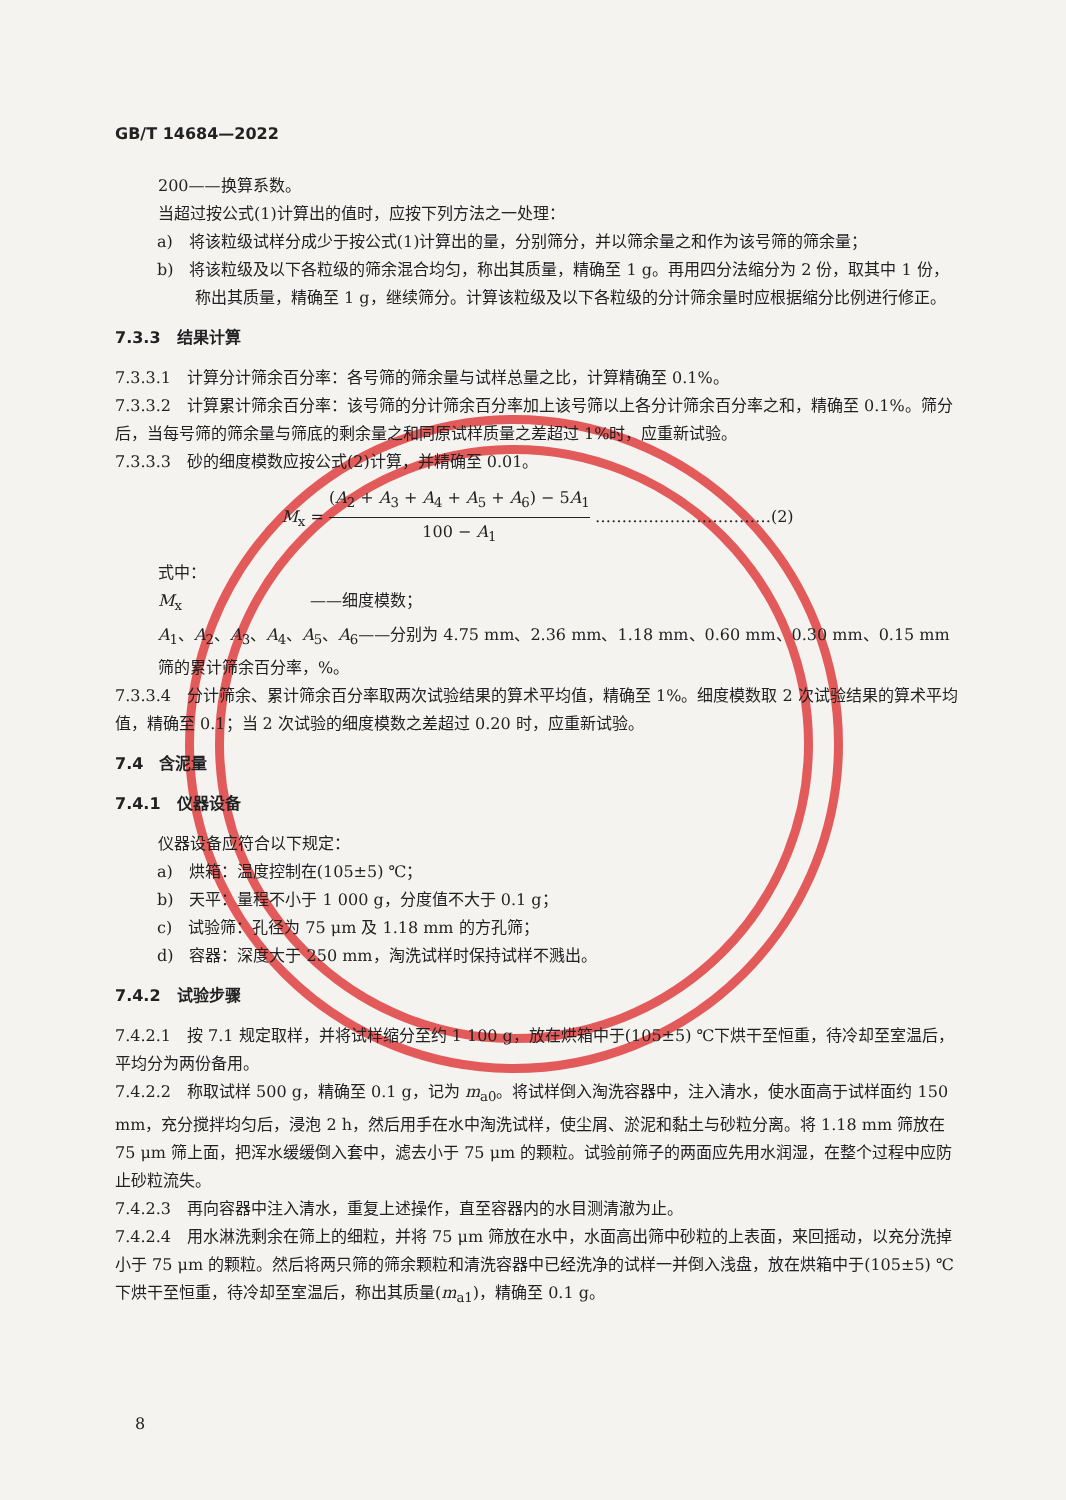GB/T 14684—2022
200——换算系数。
当超过按公式(1)计算出的值时，应按下列方法之一处理：
a)　将该粒级试样分成少于按公式(1)计算出的量，分别筛分，并以筛余量之和作为该号筛的筛余量；
b)　将该粒级及以下各粒级的筛余混合均匀，称出其质量，精确至 1 g。再用四分法缩分为 2 份，取其中 1 份，称出其质量，精确至 1 g，继续筛分。计算该粒级及以下各粒级的分计筛余量时应根据缩分比例进行修正。
7.3.3　结果计算
7.3.3.1　计算分计筛余百分率：各号筛的筛余量与试样总量之比，计算精确至 0.1%。
7.3.3.2　计算累计筛余百分率：该号筛的分计筛余百分率加上该号筛以上各分计筛余百分率之和，精确至 0.1%。筛分后，当每号筛的筛余量与筛底的剩余量之和同原试样质量之差超过 1%时，应重新试验。
7.3.3.3　砂的细度模数应按公式(2)计算，并精确至 0.01。
M<sub>x</sub> = (A<sub>2</sub> + A<sub>3</sub> + A<sub>4</sub> + A<sub>5</sub> + A<sub>6</sub>) − 5A<sub>1</sub> 100 − A<sub>1</sub> ……………………………(2)
式中：
M<sub>x</sub>　　　　　　　　——细度模数；
A<sub>1</sub>、A<sub>2</sub>、A<sub>3</sub>、A<sub>4</sub>、A<sub>5</sub>、A<sub>6</sub>——分别为 4.75 mm、2.36 mm、1.18 mm、0.60 mm、0.30 mm、0.15 mm 筛的累计筛余百分率，%。
7.3.3.4　分计筛余、累计筛余百分率取两次试验结果的算术平均值，精确至 1%。细度模数取 2 次试验结果的算术平均值，精确至 0.1；当 2 次试验的细度模数之差超过 0.20 时，应重新试验。
7.4　含泥量
7.4.1　仪器设备
仪器设备应符合以下规定：
a)　烘箱：温度控制在(105±5) ℃；
b)　天平：量程不小于 1 000 g，分度值不大于 0.1 g；
c)　试验筛：孔径为 75 μm 及 1.18 mm 的方孔筛；
d)　容器：深度大于 250 mm，淘洗试样时保持试样不溅出。
7.4.2　试验步骤
7.4.2.1　按 7.1 规定取样，并将试样缩分至约 1 100 g，放在烘箱中于(105±5) ℃下烘干至恒重，待冷却至室温后，平均分为两份备用。
7.4.2.2　称取试样 500 g，精确至 0.1 g，记为 m<sub>a0</sub>。将试样倒入淘洗容器中，注入清水，使水面高于试样面约 150 mm，充分搅拌均匀后，浸泡 2 h，然后用手在水中淘洗试样，使尘屑、淤泥和黏土与砂粒分离。将 1.18 mm 筛放在 75 μm 筛上面，把浑水缓缓倒入套中，滤去小于 75 μm 的颗粒。试验前筛子的两面应先用水润湿，在整个过程中应防止砂粒流失。
7.4.2.3　再向容器中注入清水，重复上述操作，直至容器内的水目测清澈为止。
7.4.2.4　用水淋洗剩余在筛上的细粒，并将 75 μm 筛放在水中，水面高出筛中砂粒的上表面，来回摇动，以充分洗掉小于 75 μm 的颗粒。然后将两只筛的筛余颗粒和清洗容器中已经洗净的试样一并倒入浅盘，放在烘箱中于(105±5) ℃下烘干至恒重，待冷却至室温后，称出其质量(m<sub>a1</sub>)，精确至 0.1 g。
8